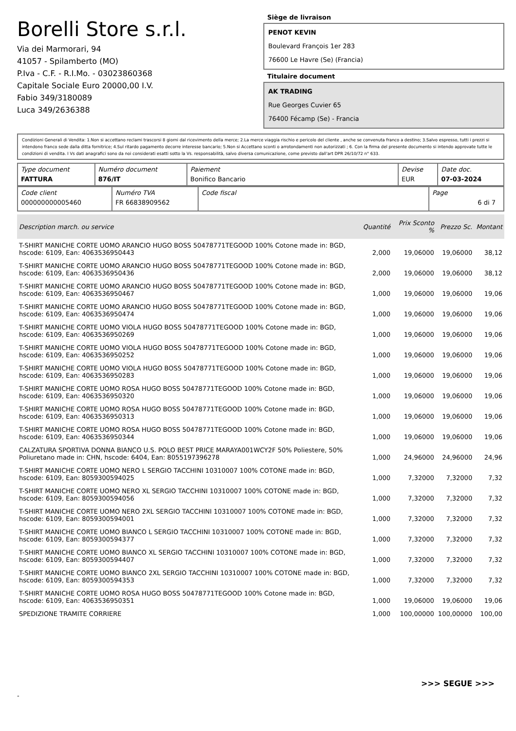Borelli Store s.r.l.
Via dei Marmorari, 94
41057 - Spilamberto (MO)
P.Iva - C.F. - R.I.Mo. - 03023860368
Capitale Sociale Euro 20000,00 I.V.
Fabio 349/3180089
Luca 349/2636388
Siège de livraison
PENOT KEVIN
Boulevard François 1er 283
76600 Le Havre (Se) (Francia)
Titulaire document
AK TRADING
Rue Georges Cuvier 65
76400 Fécamp (Se) - Francia
Condizioni Generali di Vendita: 1.Non si accettano reclami trascorsi 8 giorni dal ricevimento della merce; 2.La merce viaggia rischio e pericolo del cliente , anche se convenuta franco a destino; 3.Salvo espresso, tutti i prezzi si intendono franco sede dalla ditta fornitrice; 4.Sul ritardo pagamento decorre interesse bancario; 5.Non si Accettano sconti o arrotondamenti non autorizzati ; 6. Con la firma del presente documento si intendo approvate tutte le condizioni di vendita. I Vs dati anagrafici sono da noi considerati esatti sotto la Vs. responsabilità, salvo diversa comunicazione, come previsto dall'art DPR 26/10/72 n° 633.
| Type document FATTURA | Numéro document 876/IT | Paiement Bonifico Bancario | Devise EUR | Date doc. 07-03-2024 |
| Code client 000000000005460 | Numéro TVA FR 66838909562 | Code fiscal | Page 6 di 7 |
| Description march. ou service | Quantité | Prix Sconto % | Prezzo Sc. | Montant |
| --- | --- | --- | --- | --- |
| T-SHIRT MANICHE CORTE UOMO ARANCIO HUGO BOSS 50478771TEGOOD 100% Cotone made in: BGD, hscode: 6109, Ean: 4063536950443 | 2,000 | 19,06000 | 19,06000 | 38,12 |
| T-SHIRT MANICHE CORTE UOMO ARANCIO HUGO BOSS 50478771TEGOOD 100% Cotone made in: BGD, hscode: 6109, Ean: 4063536950436 | 2,000 | 19,06000 | 19,06000 | 38,12 |
| T-SHIRT MANICHE CORTE UOMO ARANCIO HUGO BOSS 50478771TEGOOD 100% Cotone made in: BGD, hscode: 6109, Ean: 4063536950467 | 1,000 | 19,06000 | 19,06000 | 19,06 |
| T-SHIRT MANICHE CORTE UOMO ARANCIO HUGO BOSS 50478771TEGOOD 100% Cotone made in: BGD, hscode: 6109, Ean: 4063536950474 | 1,000 | 19,06000 | 19,06000 | 19,06 |
| T-SHIRT MANICHE CORTE UOMO VIOLA HUGO BOSS 50478771TEGOOD 100% Cotone made in: BGD, hscode: 6109, Ean: 4063536950269 | 1,000 | 19,06000 | 19,06000 | 19,06 |
| T-SHIRT MANICHE CORTE UOMO VIOLA HUGO BOSS 50478771TEGOOD 100% Cotone made in: BGD, hscode: 6109, Ean: 4063536950252 | 1,000 | 19,06000 | 19,06000 | 19,06 |
| T-SHIRT MANICHE CORTE UOMO VIOLA HUGO BOSS 50478771TEGOOD 100% Cotone made in: BGD, hscode: 6109, Ean: 4063536950283 | 1,000 | 19,06000 | 19,06000 | 19,06 |
| T-SHIRT MANICHE CORTE UOMO ROSA HUGO BOSS 50478771TEGOOD 100% Cotone made in: BGD, hscode: 6109, Ean: 4063536950320 | 1,000 | 19,06000 | 19,06000 | 19,06 |
| T-SHIRT MANICHE CORTE UOMO ROSA HUGO BOSS 50478771TEGOOD 100% Cotone made in: BGD, hscode: 6109, Ean: 4063536950313 | 1,000 | 19,06000 | 19,06000 | 19,06 |
| T-SHIRT MANICHE CORTE UOMO ROSA HUGO BOSS 50478771TEGOOD 100% Cotone made in: BGD, hscode: 6109, Ean: 4063536950344 | 1,000 | 19,06000 | 19,06000 | 19,06 |
| CALZATURA SPORTIVA DONNA BIANCO U.S. POLO BEST PRICE MARAYA001WCY2F 50% Poliestere, 50% Poliuretano made in: CHN, hscode: 6404, Ean: 8055197396278 | 1,000 | 24,96000 | 24,96000 | 24,96 |
| T-SHIRT MANICHE CORTE UOMO NERO L SERGIO TACCHINI 10310007 100% COTONE made in: BGD, hscode: 6109, Ean: 8059300594025 | 1,000 | 7,32000 | 7,32000 | 7,32 |
| T-SHIRT MANICHE CORTE UOMO NERO XL SERGIO TACCHINI 10310007 100% COTONE made in: BGD, hscode: 6109, Ean: 8059300594056 | 1,000 | 7,32000 | 7,32000 | 7,32 |
| T-SHIRT MANICHE CORTE UOMO NERO 2XL SERGIO TACCHINI 10310007 100% COTONE made in: BGD, hscode: 6109, Ean: 8059300594001 | 1,000 | 7,32000 | 7,32000 | 7,32 |
| T-SHIRT MANICHE CORTE UOMO BIANCO L SERGIO TACCHINI 10310007 100% COTONE made in: BGD, hscode: 6109, Ean: 8059300594377 | 1,000 | 7,32000 | 7,32000 | 7,32 |
| T-SHIRT MANICHE CORTE UOMO BIANCO XL SERGIO TACCHINI 10310007 100% COTONE made in: BGD, hscode: 6109, Ean: 8059300594407 | 1,000 | 7,32000 | 7,32000 | 7,32 |
| T-SHIRT MANICHE CORTE UOMO BIANCO 2XL SERGIO TACCHINI 10310007 100% COTONE made in: BGD, hscode: 6109, Ean: 8059300594353 | 1,000 | 7,32000 | 7,32000 | 7,32 |
| T-SHIRT MANICHE CORTE UOMO ROSA HUGO BOSS 50478771TEGOOD 100% Cotone made in: BGD, hscode: 6109, Ean: 4063536950351 | 1,000 | 19,06000 | 19,06000 | 19,06 |
| SPEDIZIONE TRAMITE CORRIERE | 1,000 | 100,00000 | 100,00000 | 100,00 |
>>> SEGUE >>>
-